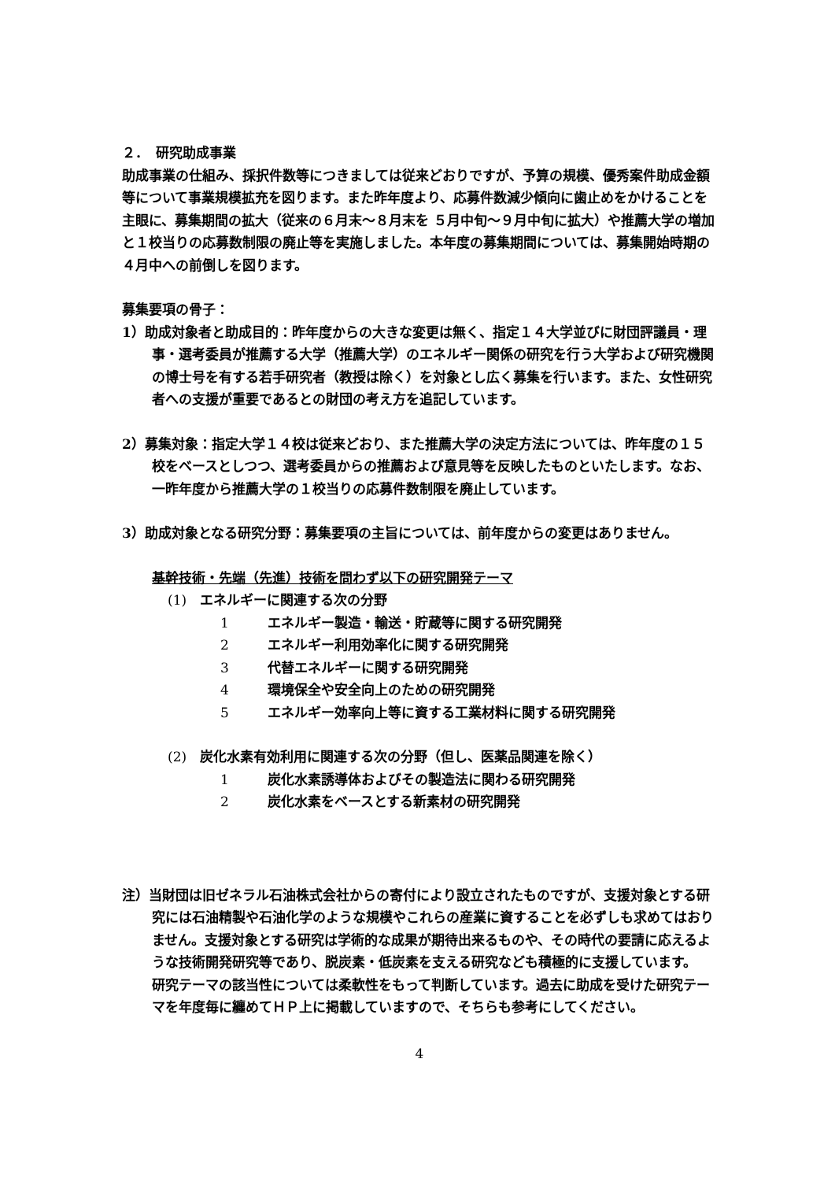２．　研究助成事業
助成事業の仕組み、採択件数等につきましては従来どおりですが、予算の規模、優秀案件助成金額等について事業規模拡充を図ります。また昨年度より、応募件数減少傾向に歯止めをかけることを主眼に、募集期間の拡大（従来の６月末～８月末を ５月中旬～９月中旬に拡大）や推薦大学の増加と１校当りの応募数制限の廃止等を実施しました。本年度の募集期間については、募集開始時期の４月中への前倒しを図ります。
募集要項の骨子：
1）助成対象者と助成目的：昨年度からの大きな変更は無く、指定１４大学並びに財団評議員・理事・選考委員が推薦する大学（推薦大学）のエネルギー関係の研究を行う大学および研究機関の博士号を有する若手研究者（教授は除く）を対象とし広く募集を行います。また、女性研究者への支援が重要であるとの財団の考え方を追記しています。
2）募集対象：指定大学１４校は従来どおり、また推薦大学の決定方法については、昨年度の１５校をベースとしつつ、選考委員からの推薦および意見等を反映したものといたします。なお、一昨年度から推薦大学の１校当りの応募件数制限を廃止しています。
3）助成対象となる研究分野：募集要項の主旨については、前年度からの変更はありません。
基幹技術・先端（先進）技術を問わず以下の研究開発テーマ
(1)　エネルギーに関連する次の分野
1 エネルギー製造・輸送・貯蔵等に関する研究開発
2 エネルギー利用効率化に関する研究開発
3 代替エネルギーに関する研究開発
4 環境保全や安全向上のための研究開発
5 エネルギー効率向上等に資する工業材料に関する研究開発
(2)　炭化水素有効利用に関連する次の分野（但し、医薬品関連を除く）
1 炭化水素誘導体およびその製造法に関わる研究開発
2 炭化水素をベースとする新素材の研究開発
注）当財団は旧ゼネラル石油株式会社からの寄付により設立されたものですが、支援対象とする研究には石油精製や石油化学のような規模やこれらの産業に資することを必ずしも求めてはおりません。支援対象とする研究は学術的な成果が期待出来るものや、その時代の要請に応えるような技術開発研究等であり、脱炭素・低炭素を支える研究なども積極的に支援しています。
研究テーマの該当性については柔軟性をもって判断しています。過去に助成を受けた研究テーマを年度毎に纏めてＨＰ上に掲載していますので、そちらも参考にしてください。
4